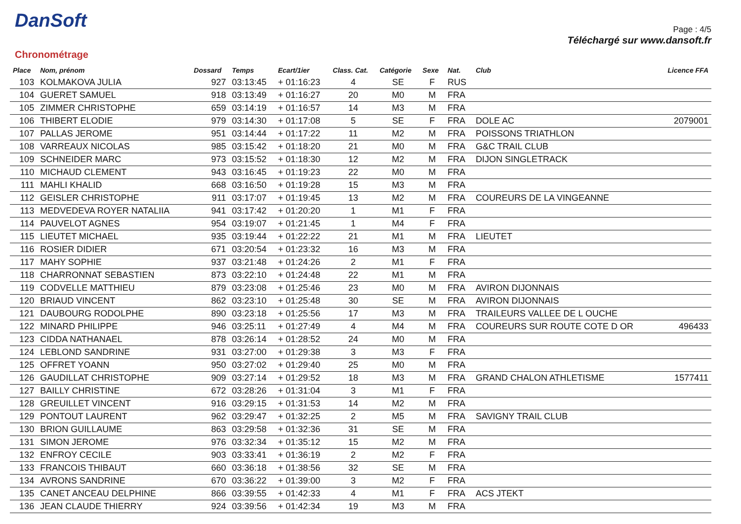DanSoft
Chronométrage
Page : 4/5
Téléchargé sur www.dansoft.fr
| Place | Nom, prénom | Dossard | Temps | Ecart/1ier | Class. Cat. | Catégorie | Sexe | Nat. | Club | Licence FFA |
| --- | --- | --- | --- | --- | --- | --- | --- | --- | --- | --- |
| 103 | KOLMAKOVA JULIA | 927 | 03:13:45 | + 01:16:23 | 4 | SE | F | RUS | | |
| 104 | GUERET SAMUEL | 918 | 03:13:49 | + 01:16:27 | 20 | M0 | M | FRA | | |
| 105 | ZIMMER CHRISTOPHE | 659 | 03:14:19 | + 01:16:57 | 14 | M3 | M | FRA | | |
| 106 | THIBERT ELODIE | 979 | 03:14:30 | + 01:17:08 | 5 | SE | F | FRA | DOLE AC | 2079001 |
| 107 | PALLAS JEROME | 951 | 03:14:44 | + 01:17:22 | 11 | M2 | M | FRA | POISSONS TRIATHLON | |
| 108 | VARREAUX NICOLAS | 985 | 03:15:42 | + 01:18:20 | 21 | M0 | M | FRA | G&C TRAIL CLUB | |
| 109 | SCHNEIDER MARC | 973 | 03:15:52 | + 01:18:30 | 12 | M2 | M | FRA | DIJON SINGLETRACK | |
| 110 | MICHAUD CLEMENT | 943 | 03:16:45 | + 01:19:23 | 22 | M0 | M | FRA | | |
| 111 | MAHLI KHALID | 668 | 03:16:50 | + 01:19:28 | 15 | M3 | M | FRA | | |
| 112 | GEISLER CHRISTOPHE | 911 | 03:17:07 | + 01:19:45 | 13 | M2 | M | FRA | COUREURS DE LA VINGEANNE | |
| 113 | MEDVEDEVA ROYER NATALIIA | 941 | 03:17:42 | + 01:20:20 | 1 | M1 | F | FRA | | |
| 114 | PAUVELOT AGNES | 954 | 03:19:07 | + 01:21:45 | 1 | M4 | F | FRA | | |
| 115 | LIEUTET MICHAEL | 935 | 03:19:44 | + 01:22:22 | 21 | M1 | M | FRA | LIEUTET | |
| 116 | ROSIER DIDIER | 671 | 03:20:54 | + 01:23:32 | 16 | M3 | M | FRA | | |
| 117 | MAHY SOPHIE | 937 | 03:21:48 | + 01:24:26 | 2 | M1 | F | FRA | | |
| 118 | CHARRONNAT SEBASTIEN | 873 | 03:22:10 | + 01:24:48 | 22 | M1 | M | FRA | | |
| 119 | CODVELLE MATTHIEU | 879 | 03:23:08 | + 01:25:46 | 23 | M0 | M | FRA | AVIRON DIJONNAIS | |
| 120 | BRIAUD VINCENT | 862 | 03:23:10 | + 01:25:48 | 30 | SE | M | FRA | AVIRON DIJONNAIS | |
| 121 | DAUBOURG RODOLPHE | 890 | 03:23:18 | + 01:25:56 | 17 | M3 | M | FRA | TRAILEURS VALLEE DE L OUCHE | |
| 122 | MINARD PHILIPPE | 946 | 03:25:11 | + 01:27:49 | 4 | M4 | M | FRA | COUREURS SUR ROUTE COTE D OR | 496433 |
| 123 | CIDDA NATHANAEL | 878 | 03:26:14 | + 01:28:52 | 24 | M0 | M | FRA | | |
| 124 | LEBLOND SANDRINE | 931 | 03:27:00 | + 01:29:38 | 3 | M3 | F | FRA | | |
| 125 | OFFRET YOANN | 950 | 03:27:02 | + 01:29:40 | 25 | M0 | M | FRA | | |
| 126 | GAUDILLAT CHRISTOPHE | 909 | 03:27:14 | + 01:29:52 | 18 | M3 | M | FRA | GRAND CHALON ATHLETISME | 1577411 |
| 127 | BAILLY CHRISTINE | 672 | 03:28:26 | + 01:31:04 | 3 | M1 | F | FRA | | |
| 128 | GREUILLET VINCENT | 916 | 03:29:15 | + 01:31:53 | 14 | M2 | M | FRA | | |
| 129 | PONTOUT LAURENT | 962 | 03:29:47 | + 01:32:25 | 2 | M5 | M | FRA | SAVIGNY TRAIL CLUB | |
| 130 | BRION GUILLAUME | 863 | 03:29:58 | + 01:32:36 | 31 | SE | M | FRA | | |
| 131 | SIMON JEROME | 976 | 03:32:34 | + 01:35:12 | 15 | M2 | M | FRA | | |
| 132 | ENFROY CECILE | 903 | 03:33:41 | + 01:36:19 | 2 | M2 | F | FRA | | |
| 133 | FRANCOIS THIBAUT | 660 | 03:36:18 | + 01:38:56 | 32 | SE | M | FRA | | |
| 134 | AVRONS SANDRINE | 670 | 03:36:22 | + 01:39:00 | 3 | M2 | F | FRA | | |
| 135 | CANET ANCEAU DELPHINE | 866 | 03:39:55 | + 01:42:33 | 4 | M1 | F | FRA | ACS JTEKT | |
| 136 | JEAN CLAUDE THIERRY | 924 | 03:39:56 | + 01:42:34 | 19 | M3 | M | FRA | | |